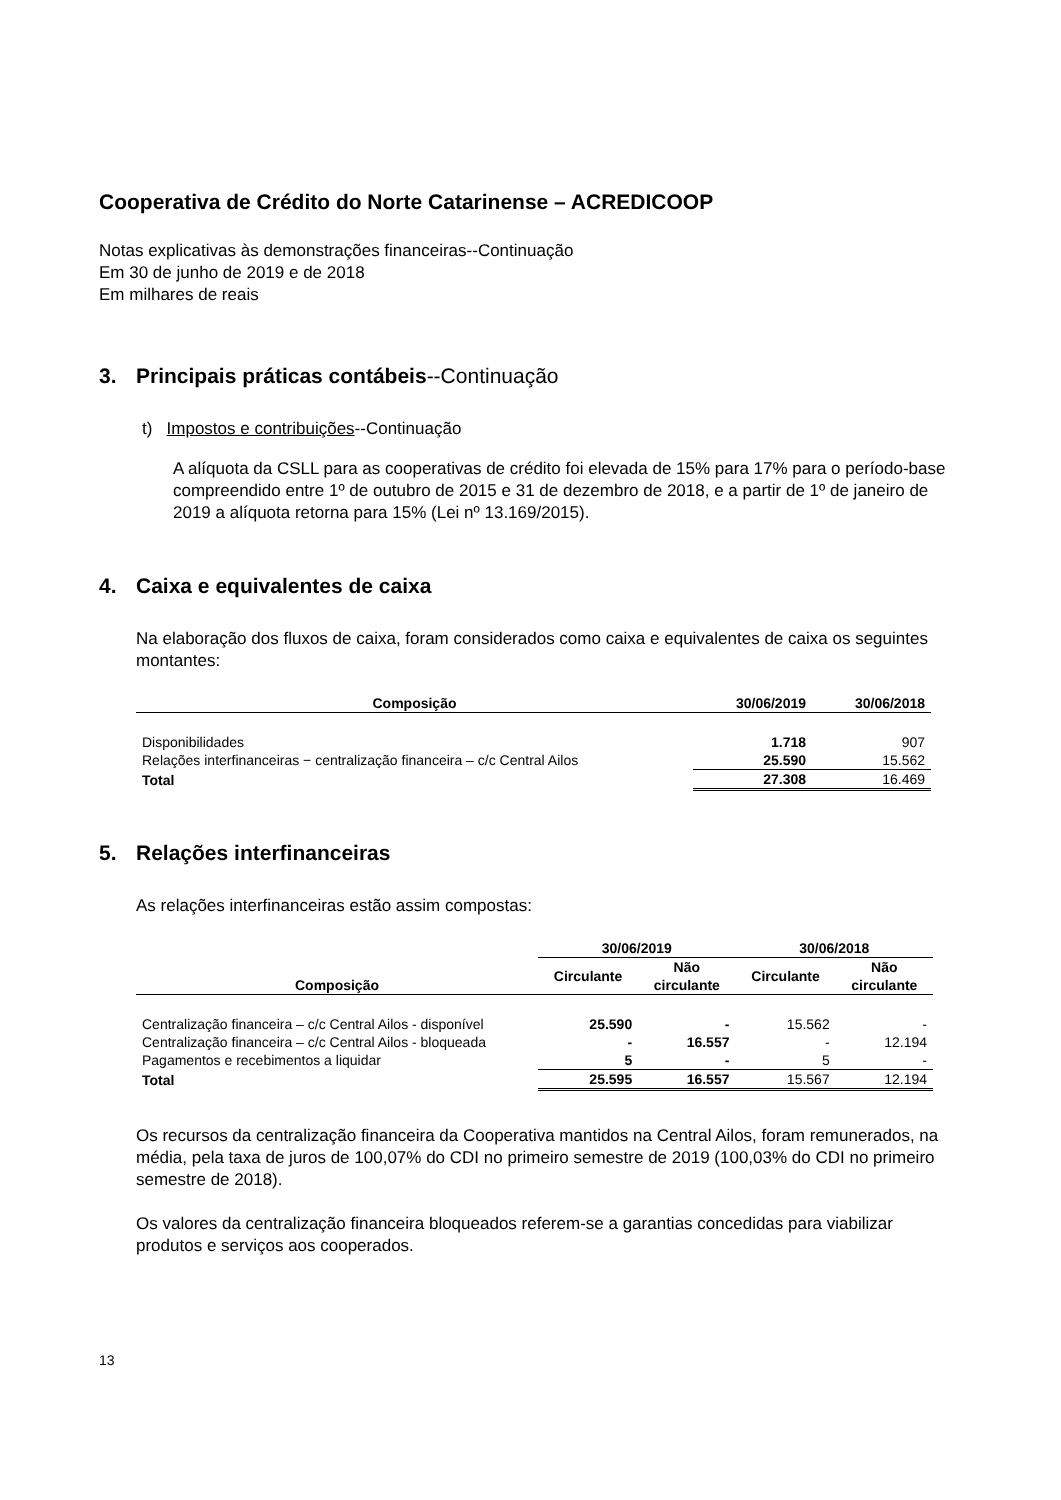Cooperativa de Crédito do Norte Catarinense – ACREDICOOP
Notas explicativas às demonstrações financeiras--Continuação
Em 30 de junho de 2019 e de 2018
Em milhares de reais
3. Principais práticas contábeis--Continuação
t) Impostos e contribuições--Continuação
A alíquota da CSLL para as cooperativas de crédito foi elevada de 15% para 17% para o período-base compreendido entre 1º de outubro de 2015 e 31 de dezembro de 2018, e a partir de 1º de janeiro de 2019 a alíquota retorna para 15% (Lei nº 13.169/2015).
4. Caixa e equivalentes de caixa
Na elaboração dos fluxos de caixa, foram considerados como caixa e equivalentes de caixa os seguintes montantes:
| Composição | 30/06/2019 | 30/06/2018 |
| --- | --- | --- |
| Disponibilidades | 1.718 | 907 |
| Relações interfinanceiras − centralização financeira – c/c Central Ailos | 25.590 | 15.562 |
| Total | 27.308 | 16.469 |
5. Relações interfinanceiras
As relações interfinanceiras estão assim compostas:
| | 30/06/2019 | | 30/06/2018 | |
| Composição | Circulante | Não circulante | Circulante | Não circulante |
| Centralização financeira – c/c Central Ailos - disponível | 25.590 | - | 15.562 | - |
| Centralização financeira – c/c Central Ailos - bloqueada | - | 16.557 | - | 12.194 |
| Pagamentos e recebimentos a liquidar | 5 | - | 5 | - |
| Total | 25.595 | 16.557 | 15.567 | 12.194 |
Os recursos da centralização financeira da Cooperativa mantidos na Central Ailos, foram remunerados, na média, pela taxa de juros de 100,07% do CDI no primeiro semestre de 2019 (100,03% do CDI no primeiro semestre de 2018).
Os valores da centralização financeira bloqueados referem-se a garantias concedidas para viabilizar produtos e serviços aos cooperados.
13